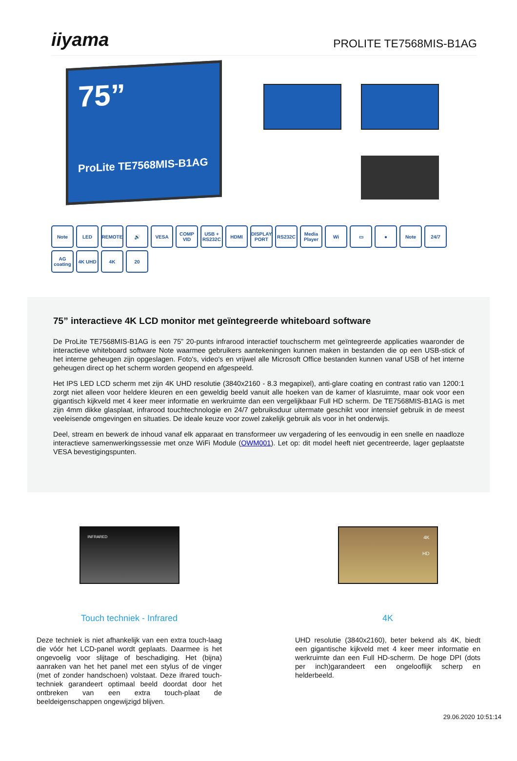iiyama
PROLITE TE7568MIS-B1AG
75”
ProLite TE7568MIS-B1AG
Note LED REMOTE 🔊 VESA COMP VID USB + RS232C HDMI DISPLAY PORT RS232C Media Player Wi ▭ ● Note 24/7 AG coating 4K UHD 4K 20
75” interactieve 4K LCD monitor met geïntegreerde whiteboard software
De ProLite TE7568MIS-B1AG is een 75” 20-punts infrarood interactief touchscherm met geïntegreerde applicaties waaronder de interactieve whiteboard software Note waarmee gebruikers aantekeningen kunnen maken in bestanden die op een USB-stick of het interne geheugen zijn opgeslagen. Foto's, video's en vrijwel alle Microsoft Office bestanden kunnen vanaf USB of het interne geheugen direct op het scherm worden geopend en afgespeeld.
Het IPS LED LCD scherm met zijn 4K UHD resolutie (3840x2160 - 8.3 megapixel), anti-glare coating en contrast ratio van 1200:1 zorgt niet alleen voor heldere kleuren en een geweldig beeld vanuit alle hoeken van de kamer of klasruimte, maar ook voor een gigantisch kijkveld met 4 keer meer informatie en werkruimte dan een vergelijkbaar Full HD scherm. De TE7568MIS-B1AG is met zijn 4mm dikke glasplaat, infrarood touchtechnologie en 24/7 gebruiksduur uitermate geschikt voor intensief gebruik in de meest veeleisende omgevingen en situaties. De ideale keuze voor zowel zakelijk gebruik als voor in het onderwijs.
Deel, stream en bewerk de inhoud vanaf elk apparaat en transformeer uw vergadering of les eenvoudig in een snelle en naadloze interactieve samenwerkingssessie met onze WiFi Module (OWM001). Let op: dit model heeft niet gecentreerde, lager geplaatste VESA bevestigingspunten.
INFRARED
Touch techniek - Infrared
Deze techniek is niet afhankelijk van een extra touch-laag die vóór het LCD-panel wordt geplaats. Daarmee is het ongevoelig voor slijtage of beschadiging. Het (bijna) aanraken van het het panel met een stylus of de vinger (met of zonder handschoen) volstaat. Deze ifrared touch-techniek garandeert optimaal beeld doordat door het ontbreken van een extra touch-plaat de beeldeigenschappen ongewijzigd blijven.
4K
HD
4K
UHD resolutie (3840x2160), beter bekend als 4K, biedt een gigantische kijkveld met 4 keer meer informatie en werkruimte dan een Full HD-scherm. De hoge DPI (dots per inch)garandeert een ongelooflijk scherp en helderbeeld.
29.06.2020 10:51:14